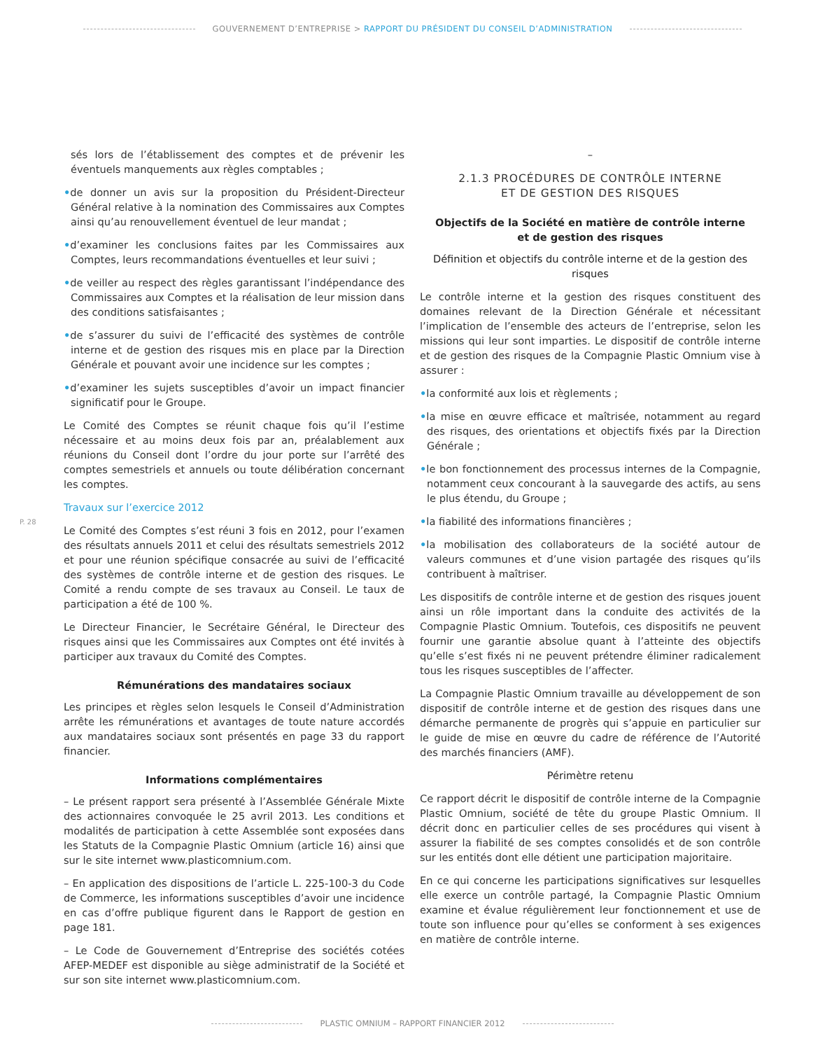GOUVERNEMENT D’ENTREPRISE > RAPPORT DU PRÉSIDENT DU CONSEIL D’ADMINISTRATION
P. 28
sés lors de l’établissement des comptes et de prévenir les éventuels manquements aux règles comptables ;
•de donner un avis sur la proposition du Président-Directeur Général relative à la nomination des Commissaires aux Comptes ainsi qu’au renouvellement éventuel de leur mandat ;
•d’examiner les conclusions faites par les Commissaires aux Comptes, leurs recommandations éventuelles et leur suivi ;
•de veiller au respect des règles garantissant l’indépendance des Commissaires aux Comptes et la réalisation de leur mission dans des conditions satisfaisantes ;
•de s’assurer du suivi de l’efficacité des systèmes de contrôle interne et de gestion des risques mis en place par la Direction Générale et pouvant avoir une incidence sur les comptes ;
•d’examiner les sujets susceptibles d’avoir un impact financier significatif pour le Groupe.
Le Comité des Comptes se réunit chaque fois qu’il l’estime nécessaire et au moins deux fois par an, préalablement aux réunions du Conseil dont l’ordre du jour porte sur l’arrêté des comptes semestriels et annuels ou toute délibération concernant les comptes.
Travaux sur l’exercice 2012
Le Comité des Comptes s’est réuni 3 fois en 2012, pour l’examen des résultats annuels 2011 et celui des résultats semestriels 2012 et pour une réunion spécifique consacrée au suivi de l’efficacité des systèmes de contrôle interne et de gestion des risques. Le Comité a rendu compte de ses travaux au Conseil. Le taux de participation a été de 100 %.
Le Directeur Financier, le Secrétaire Général, le Directeur des risques ainsi que les Commissaires aux Comptes ont été invités à participer aux travaux du Comité des Comptes.
Rémunérations des mandataires sociaux
Les principes et règles selon lesquels le Conseil d’Administration arrête les rémunérations et avantages de toute nature accordés aux mandataires sociaux sont présentés en page 33 du rapport financier.
Informations complémentaires
– Le présent rapport sera présenté à l’Assemblée Générale Mixte des actionnaires convoquée le 25 avril 2013. Les conditions et modalités de participation à cette Assemblée sont exposées dans les Statuts de la Compagnie Plastic Omnium (article 16) ainsi que sur le site internet www.plasticomnium.com.
– En application des dispositions de l’article L. 225-100-3 du Code de Commerce, les informations susceptibles d’avoir une incidence en cas d’offre publique figurent dans le Rapport de gestion en page 181.
– Le Code de Gouvernement d’Entreprise des sociétés cotées AFEP-MEDEF est disponible au siège administratif de la Société et sur son site internet www.plasticomnium.com.
–
2.1.3 PROCÉDURES DE CONTRÔLE INTERNE
ET DE GESTION DES RISQUES
Objectifs de la Société en matière de contrôle interne
et de gestion des risques
Définition et objectifs du contrôle interne et de la gestion des risques
Le contrôle interne et la gestion des risques constituent des domaines relevant de la Direction Générale et nécessitant l’implication de l’ensemble des acteurs de l’entreprise, selon les missions qui leur sont imparties. Le dispositif de contrôle interne et de gestion des risques de la Compagnie Plastic Omnium vise à assurer :
•la conformité aux lois et règlements ;
•la mise en œuvre efficace et maîtrisée, notamment au regard des risques, des orientations et objectifs fixés par la Direction Générale ;
•le bon fonctionnement des processus internes de la Compagnie, notamment ceux concourant à la sauvegarde des actifs, au sens le plus étendu, du Groupe ;
•la fiabilité des informations financières ;
•la mobilisation des collaborateurs de la société autour de valeurs communes et d’une vision partagée des risques qu’ils contribuent à maîtriser.
Les dispositifs de contrôle interne et de gestion des risques jouent ainsi un rôle important dans la conduite des activités de la Compagnie Plastic Omnium. Toutefois, ces dispositifs ne peuvent fournir une garantie absolue quant à l’atteinte des objectifs qu’elle s’est fixés ni ne peuvent prétendre éliminer radicalement tous les risques susceptibles de l’affecter.
La Compagnie Plastic Omnium travaille au développement de son dispositif de contrôle interne et de gestion des risques dans une démarche permanente de progrès qui s’appuie en particulier sur le guide de mise en œuvre du cadre de référence de l’Autorité des marchés financiers (AMF).
Périmètre retenu
Ce rapport décrit le dispositif de contrôle interne de la Compagnie Plastic Omnium, société de tête du groupe Plastic Omnium. Il décrit donc en particulier celles de ses procédures qui visent à assurer la fiabilité de ses comptes consolidés et de son contrôle sur les entités dont elle détient une participation majoritaire.
En ce qui concerne les participations significatives sur lesquelles elle exerce un contrôle partagé, la Compagnie Plastic Omnium examine et évalue régulièrement leur fonctionnement et use de toute son influence pour qu’elles se conforment à ses exigences en matière de contrôle interne.
PLASTIC OMNIUM – RAPPORT FINANCIER 2012